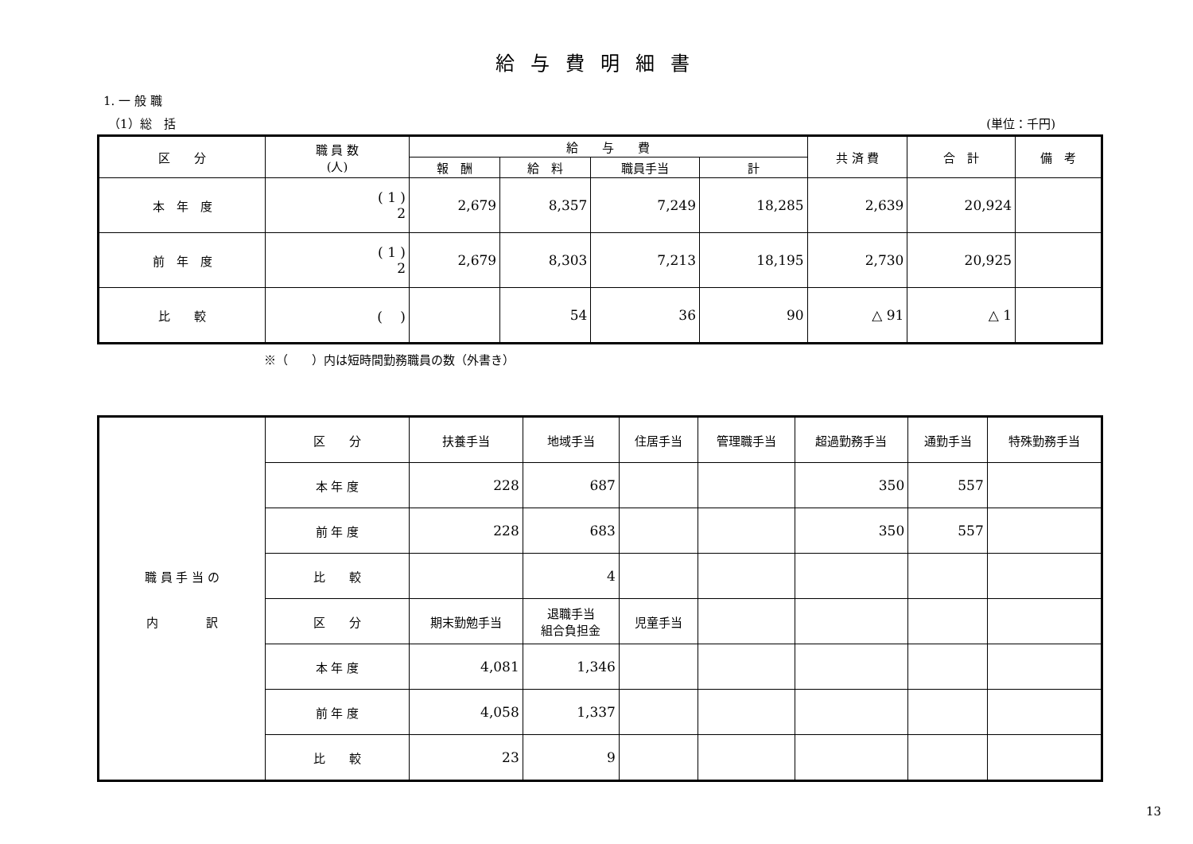給与費明細書
1. 一 般 職
（1）総　括 (単位：千円)
| 区 分 | 職 員 数 (人) | 給 与 費 | | | | 共 済 費 | 合 計 | 備 考 |
| --- | --- | --- | --- | --- | --- | --- | --- | --- |
| | | 報 酬 | 給 料 | 職員手当 | 計 | | | |
| 本 年 度 | ( 1 ) 2 | 2,679 | 8,357 | 7,249 | 18,285 | 2,639 | 20,924 | |
| 前 年 度 | ( 1 ) 2 | 2,679 | 8,303 | 7,213 | 18,195 | 2,730 | 20,925 | |
| 比 較 | ( ) | | 54 | 36 | 90 | △ 91 | △ 1 | |
※（　　）内は短時間勤務職員の数（外書き）
| 職 員 手 当 の 内 訳 | 区 分 | 扶養手当 | 地域手当 | 住居手当 | 管理職手当 | 超過勤務手当 | 通勤手当 | 特殊勤務手当 |
| | 本 年 度 | 228 | 687 | | | 350 | 557 | |
| | 前 年 度 | 228 | 683 | | | 350 | 557 | |
| | 比 較 | | 4 | | | | | |
| | 区 分 | 期末勤勉手当 | 退職手当 組合負担金 | 児童手当 | | | | |
| | 本 年 度 | 4,081 | 1,346 | | | | | |
| | 前 年 度 | 4,058 | 1,337 | | | | | |
| | 比 較 | 23 | 9 | | | | | |
13